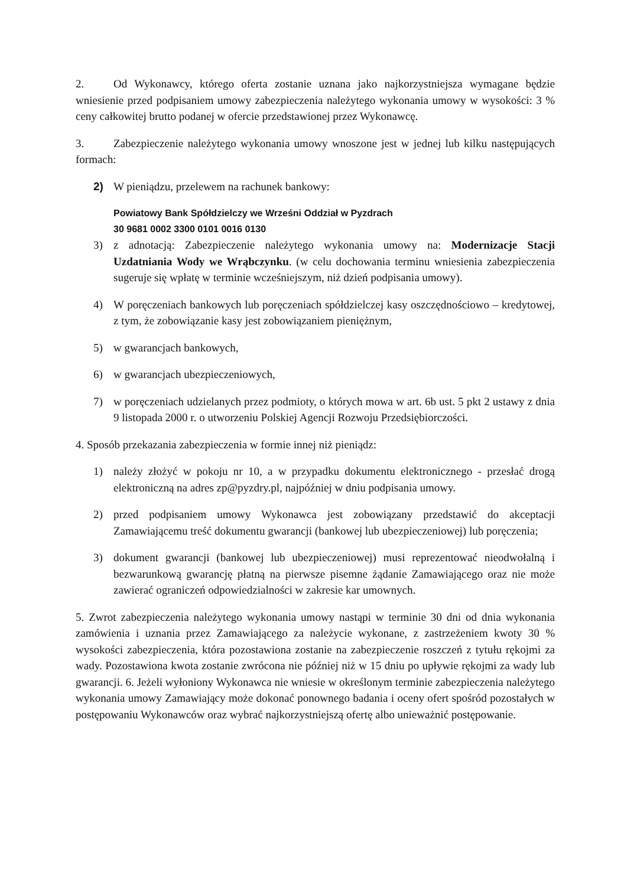2. Od Wykonawcy, którego oferta zostanie uznana jako najkorzystniejsza wymagane będzie wniesienie przed podpisaniem umowy zabezpieczenia należytego wykonania umowy w wysokości: 3 % ceny całkowitej brutto podanej w ofercie przedstawionej przez Wykonawcę.
3. Zabezpieczenie należytego wykonania umowy wnoszone jest w jednej lub kilku następujących formach:
2) W pieniądzu, przelewem na rachunek bankowy:
Powiatowy Bank Spółdzielczy we Wrześni Oddział w Pyzdrach
30 9681 0002 3300 0101 0016 0130
3) z adnotacją: Zabezpieczenie należytego wykonania umowy na: Modernizacje Stacji Uzdatniania Wody we Wrąbczynku. (w celu dochowania terminu wniesienia zabezpieczenia sugeruje się wpłatę w terminie wcześniejszym, niż dzień podpisania umowy).
4) W poręczeniach bankowych lub poręczeniach spółdzielczej kasy oszczędnościowo – kredytowej, z tym, że zobowiązanie kasy jest zobowiązaniem pieniężnym,
5) w gwarancjach bankowych,
6) w gwarancjach ubezpieczeniowych,
7) w poręczeniach udzielanych przez podmioty, o których mowa w art. 6b ust. 5 pkt 2 ustawy z dnia 9 listopada 2000 r. o utworzeniu Polskiej Agencji Rozwoju Przedsiębiorczości.
4. Sposób przekazania zabezpieczenia w formie innej niż pieniądz:
1) należy złożyć w pokoju nr 10, a w przypadku dokumentu elektronicznego - przesłać drogą elektroniczną na adres zp@pyzdry.pl, najpóźniej w dniu podpisania umowy.
2) przed podpisaniem umowy Wykonawca jest zobowiązany przedstawić do akceptacji Zamawiającemu treść dokumentu gwarancji (bankowej lub ubezpieczeniowej) lub poręczenia;
3) dokument gwarancji (bankowej lub ubezpieczeniowej) musi reprezentować nieodwołalną i bezwarunkową gwarancję płatną na pierwsze pisemne żądanie Zamawiającego oraz nie może zawierać ograniczeń odpowiedzialności w zakresie kar umownych.
5. Zwrot zabezpieczenia należytego wykonania umowy nastąpi w terminie 30 dni od dnia wykonania zamówienia i uznania przez Zamawiającego za należycie wykonane, z zastrzeżeniem kwoty 30 % wysokości zabezpieczenia, która pozostawiona zostanie na zabezpieczenie roszczeń z tytułu rękojmi za wady. Pozostawiona kwota zostanie zwrócona nie później niż w 15 dniu po upływie rękojmi za wady lub gwarancji. 6. Jeżeli wyłoniony Wykonawca nie wniesie w określonym terminie zabezpieczenia należytego wykonania umowy Zamawiający może dokonać ponownego badania i oceny ofert spośród pozostałych w postępowaniu Wykonawców oraz wybrać najkorzystniejszą ofertę albo unieważnić postępowanie.